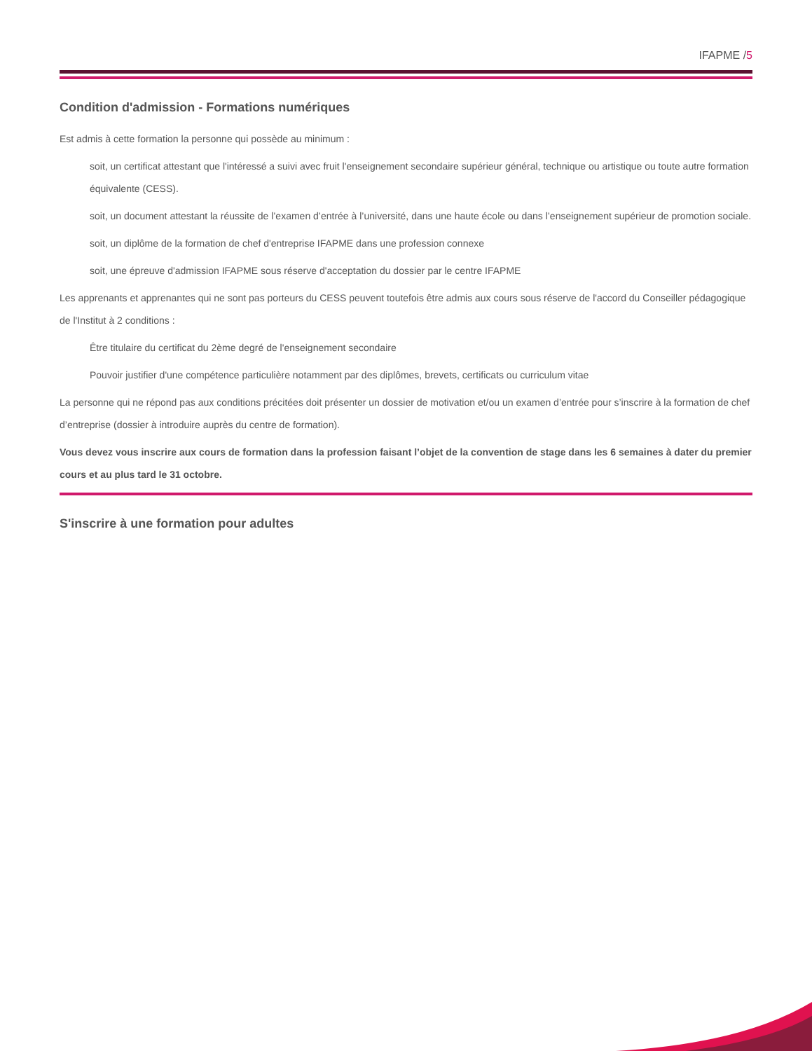IFAPME /5
Condition d'admission - Formations numériques
Est admis à cette formation la personne qui possède au minimum :
soit, un certificat attestant que l'intéressé a suivi avec fruit l'enseignement secondaire supérieur général, technique ou artistique ou toute autre formation équivalente (CESS).
soit, un document attestant la réussite de l’examen d’entrée à l’université, dans une haute école ou dans l’enseignement supérieur de promotion sociale.
soit, un diplôme de la formation de chef d'entreprise IFAPME dans une profession connexe
soit, une épreuve d'admission IFAPME sous réserve d'acceptation du dossier par le centre IFAPME
Les apprenants et apprenantes qui ne sont pas porteurs du CESS peuvent toutefois être admis aux cours sous réserve de l'accord du Conseiller pédagogique de l'Institut à 2 conditions :
Être titulaire du certificat du 2ème degré de l'enseignement secondaire
Pouvoir justifier d'une compétence particulière notamment par des diplômes, brevets, certificats ou curriculum vitae
La personne qui ne répond pas aux conditions précitées doit présenter un dossier de motivation et/ou un examen d’entrée pour s’inscrire à la formation de chef d’entreprise (dossier à introduire auprès du centre de formation).
Vous devez vous inscrire aux cours de formation dans la profession faisant l’objet de la convention de stage dans les 6 semaines à dater du premier cours et au plus tard le 31 octobre.
S'inscrire à une formation pour adultes